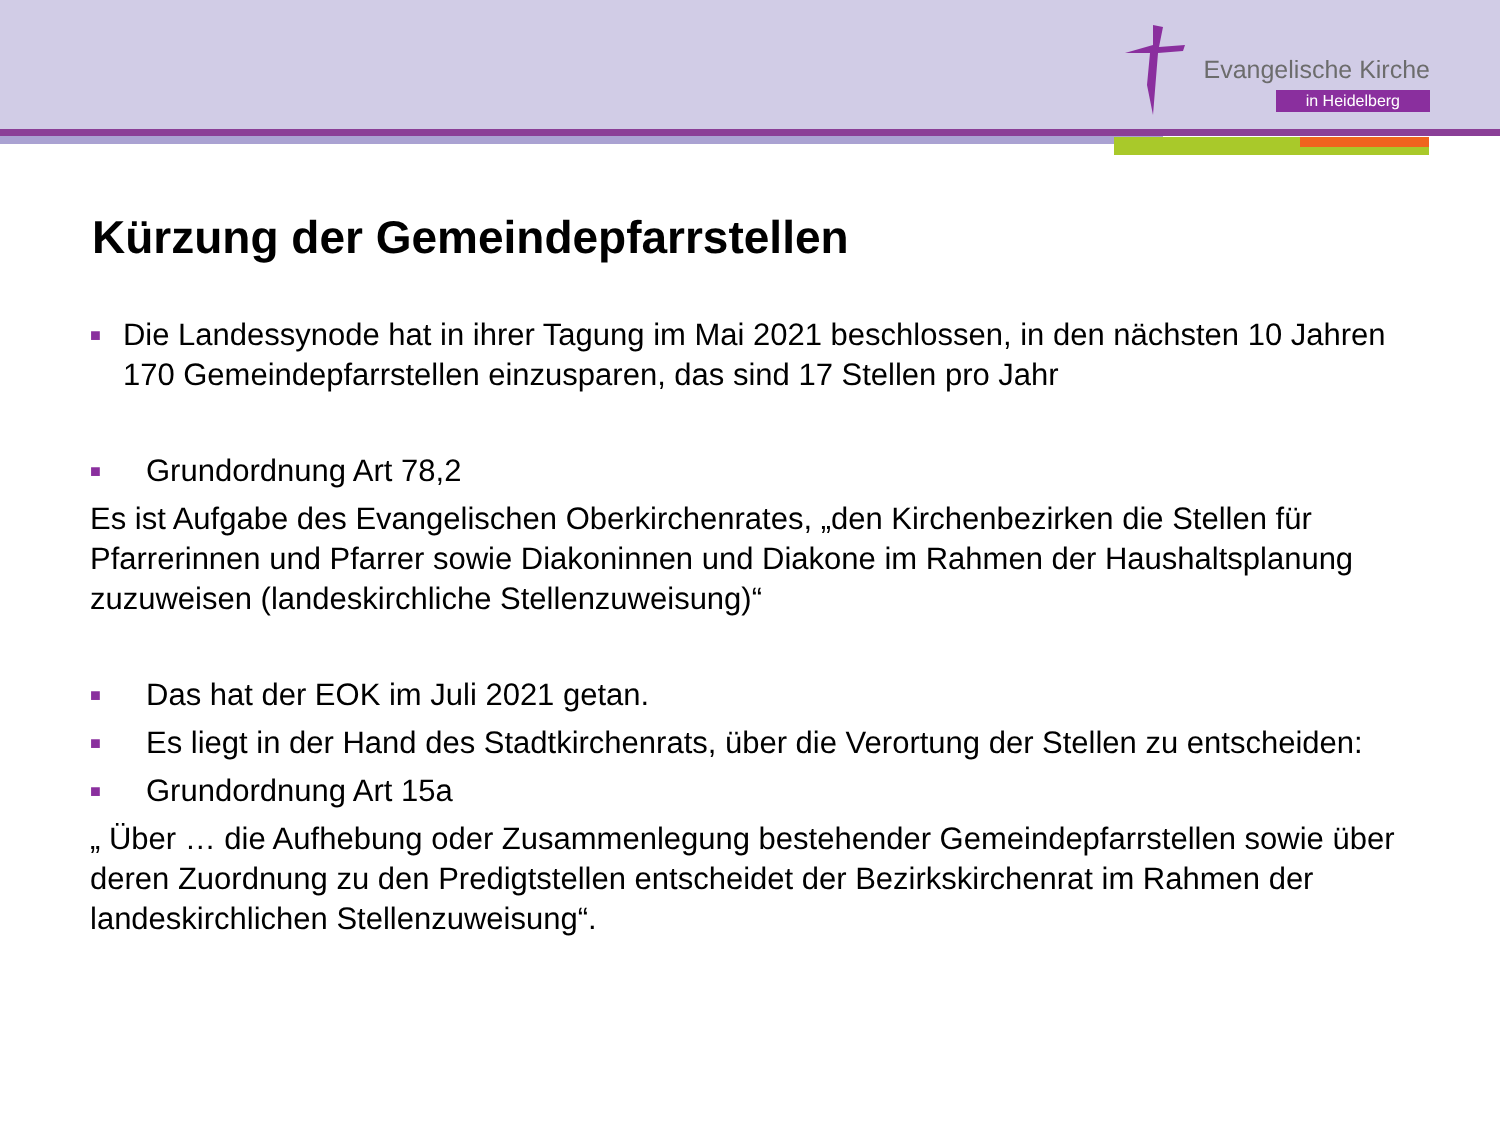Evangelische Kirche
in Heidelberg
Kürzung der Gemeindepfarrstellen
■
Die Landessynode hat in ihrer Tagung im Mai 2021 beschlossen, in den nächsten 10 Jahren 170 Gemeindepfarrstellen einzusparen, das sind 17 Stellen pro Jahr
■
Grundordnung Art 78,2
Es ist Aufgabe des Evangelischen Oberkirchenrates, „den Kirchenbezirken die Stellen für Pfarrerinnen und Pfarrer sowie Diakoninnen und Diakone im Rahmen der Haushaltsplanung zuzuweisen (landeskirchliche Stellenzuweisung)“
■
Das hat der EOK im Juli 2021 getan.
■
Es liegt in der Hand des Stadtkirchenrats, über die Verortung der Stellen zu entscheiden:
■
Grundordnung Art 15a
„ Über … die Aufhebung oder Zusammenlegung bestehender Gemeindepfarrstellen sowie über deren Zuordnung zu den Predigtstellen entscheidet der Bezirkskirchenrat im Rahmen der landeskirchlichen Stellenzuweisung“.